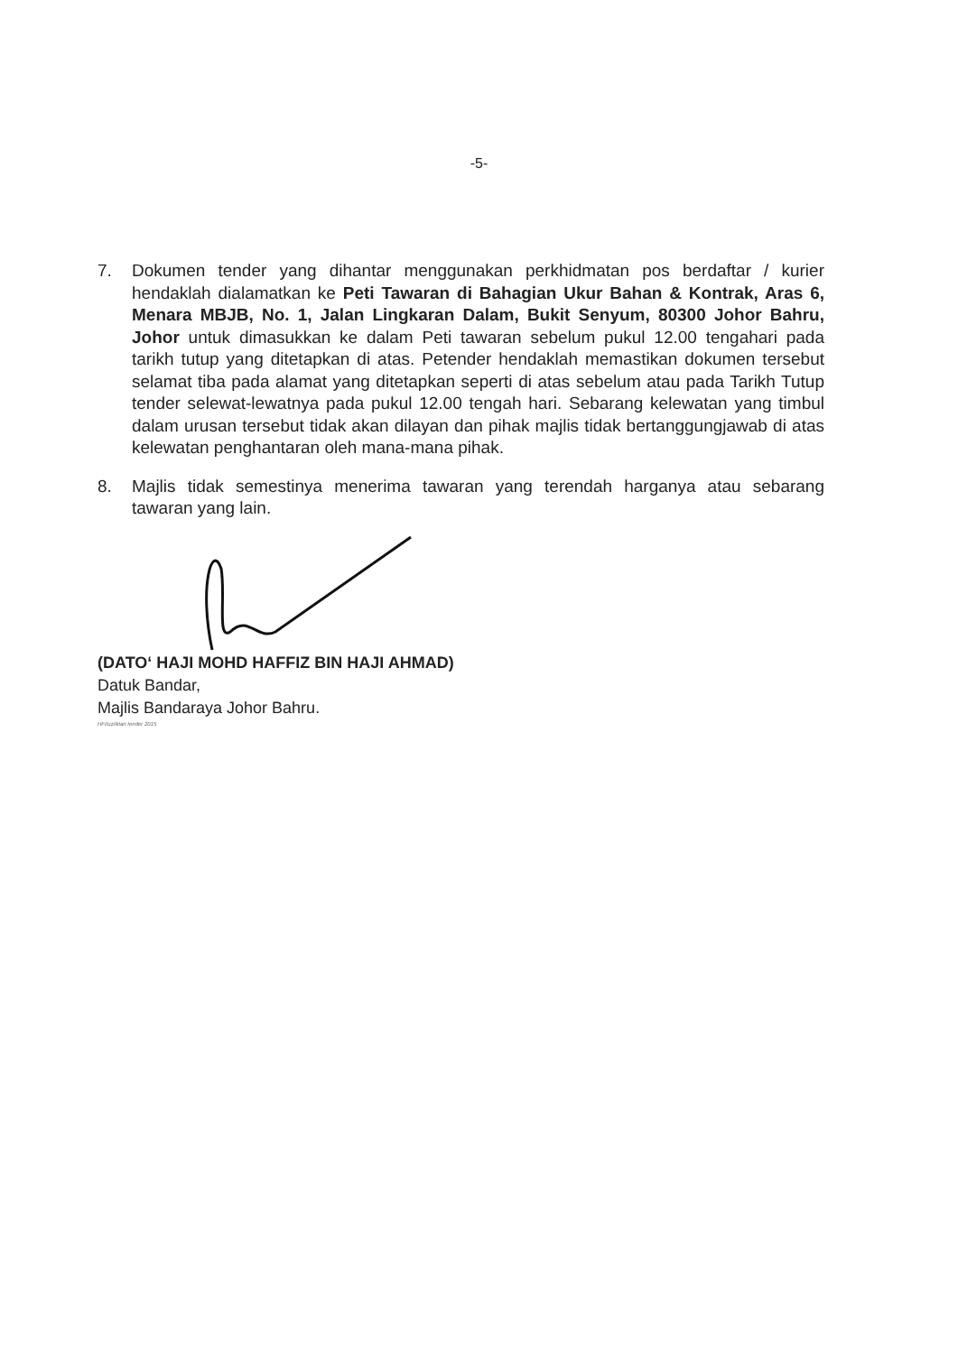-5-
7. Dokumen tender yang dihantar menggunakan perkhidmatan pos berdaftar / kurier hendaklah dialamatkan ke Peti Tawaran di Bahagian Ukur Bahan & Kontrak, Aras 6, Menara MBJB, No. 1, Jalan Lingkaran Dalam, Bukit Senyum, 80300 Johor Bahru, Johor untuk dimasukkan ke dalam Peti tawaran sebelum pukul 12.00 tengahari pada tarikh tutup yang ditetapkan di atas. Petender hendaklah memastikan dokumen tersebut selamat tiba pada alamat yang ditetapkan seperti di atas sebelum atau pada Tarikh Tutup tender selewat-lewatnya pada pukul 12.00 tengah hari. Sebarang kelewatan yang timbul dalam urusan tersebut tidak akan dilayan dan pihak majlis tidak bertanggungjawab di atas kelewatan penghantaran oleh mana-mana pihak.
8. Majlis tidak semestinya menerima tawaran yang terendah harganya atau sebarang tawaran yang lain.
(DATO‘ HAJI MOHD HAFFIZ BIN HAJI AHMAD)
Datuk Bandar,
Majlis Bandaraya Johor Bahru.
HFI/uz/iklan tender 2015